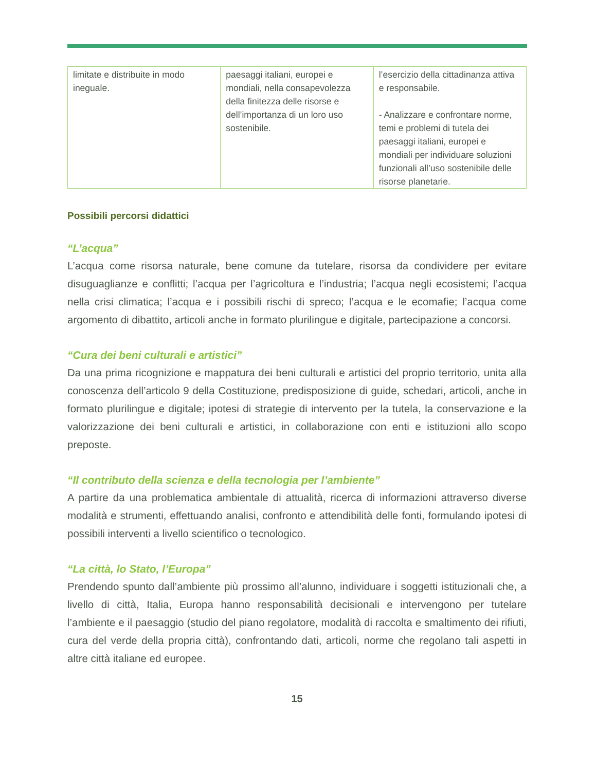| limitate e distribuite in modo ineguale. | paesaggi italiani, europei e mondiali, nella consapevolezza della finitezza delle risorse e dell’importanza di un loro uso sostenibile. | l’esercizio della cittadinanza attiva e responsabile. - Analizzare e confrontare norme, temi e problemi di tutela dei paesaggi italiani, europei e mondiali per individuare soluzioni funzionali all’uso sostenibile delle risorse planetarie. |
Possibili percorsi didattici
“L’acqua”
L’acqua come risorsa naturale, bene comune da tutelare, risorsa da condividere per evitare disuguaglianze e conflitti; l’acqua per l’agricoltura e l’industria; l’acqua negli ecosistemi; l’acqua nella crisi climatica; l’acqua e i possibili rischi di spreco; l’acqua e le ecomafie; l’acqua come argomento di dibattito, articoli anche in formato plurilingue e digitale, partecipazione a concorsi.
“Cura dei beni culturali e artistici”
Da una prima ricognizione e mappatura dei beni culturali e artistici del proprio territorio, unita alla conoscenza dell’articolo 9 della Costituzione, predisposizione di guide, schedari, articoli, anche in formato plurilingue e digitale; ipotesi di strategie di intervento per la tutela, la conservazione e la valorizzazione dei beni culturali e artistici, in collaborazione con enti e istituzioni allo scopo preposte.
“Il contributo della scienza e della tecnologia per l’ambiente”
A partire da una problematica ambientale di attualità, ricerca di informazioni attraverso diverse modalità e strumenti, effettuando analisi, confronto e attendibilità delle fonti, formulando ipotesi di possibili interventi a livello scientifico o tecnologico.
“La città, lo Stato, l’Europa”
Prendendo spunto dall’ambiente più prossimo all’alunno, individuare i soggetti istituzionali che, a livello di città, Italia, Europa hanno responsabilità decisionali e intervengono per tutelare l’ambiente e il paesaggio (studio del piano regolatore, modalità di raccolta e smaltimento dei rifiuti, cura del verde della propria città), confrontando dati, articoli, norme che regolano tali aspetti in altre città italiane ed europee.
15